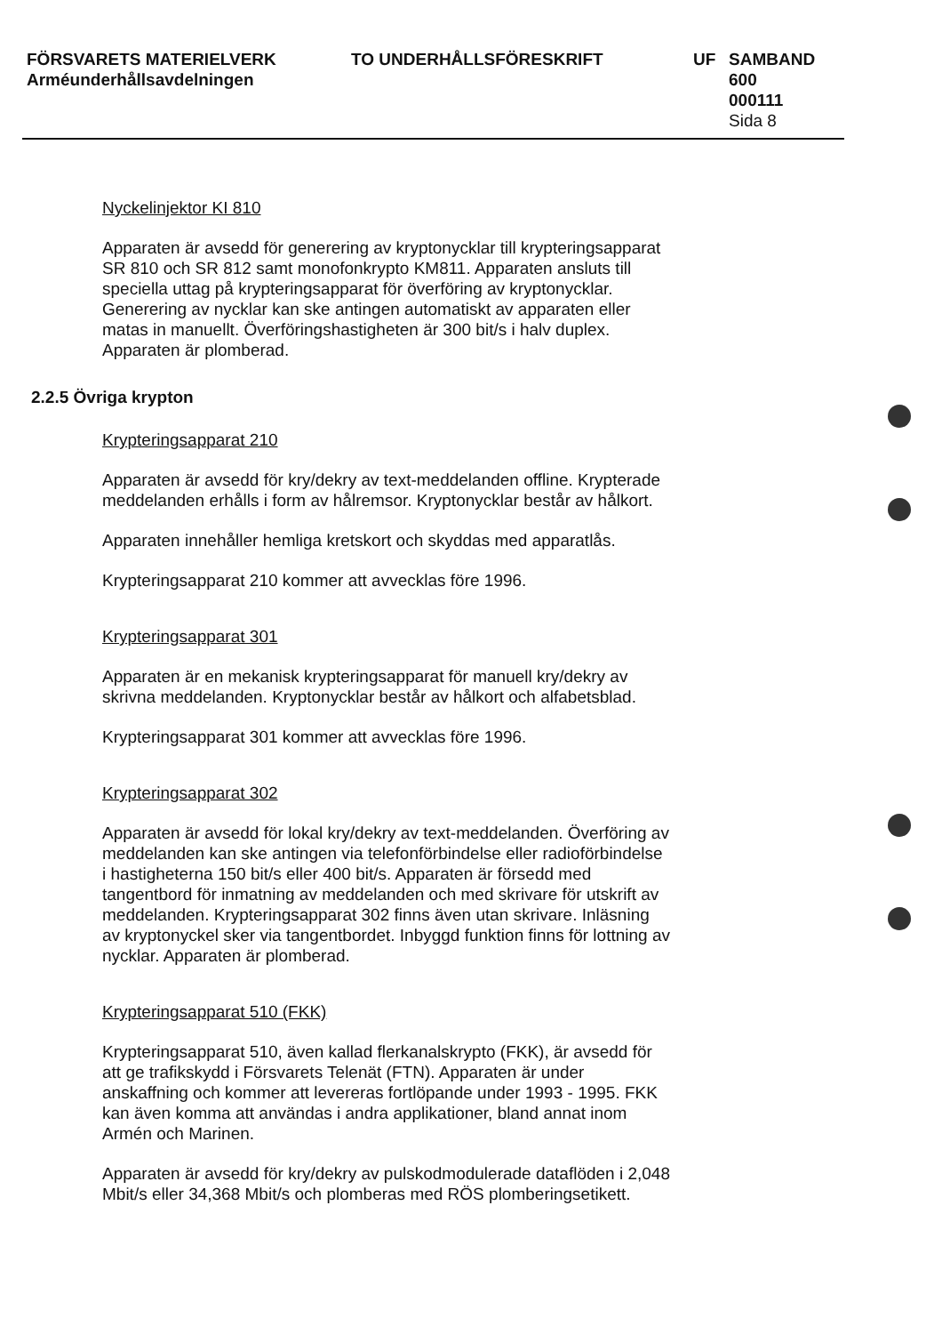FÖRSVARETS MATERIELVERK
Arméunderhållsavdelningen
TO UNDERHÅLLSFÖRESKRIFT UF SAMBAND
600
000111
Sida 8
Nyckelinjektor KI 810
Apparaten är avsedd för generering av kryptonycklar till krypteringsapparat SR 810 och SR 812 samt monofonkrypto KM811. Apparaten ansluts till speciella uttag på krypteringsapparat för överföring av kryptonycklar. Generering av nycklar kan ske antingen automatiskt av apparaten eller matas in manuellt. Överföringshastigheten är 300 bit/s i halv duplex. Apparaten är plomberad.
2.2.5 Övriga krypton
Krypteringsapparat 210
Apparaten är avsedd för kry/dekry av text-meddelanden offline. Krypterade meddelanden erhålls i form av hålremsor. Kryptonycklar består av hålkort.
Apparaten innehåller hemliga kretskort och skyddas med apparatlås.
Krypteringsapparat 210 kommer att avvecklas före 1996.
Krypteringsapparat 301
Apparaten är en mekanisk krypteringsapparat för manuell kry/dekry av skrivna meddelanden. Kryptonycklar består av hålkort och alfabetsblad.
Krypteringsapparat 301 kommer att avvecklas före 1996.
Krypteringsapparat 302
Apparaten är avsedd för lokal kry/dekry av text-meddelanden. Överföring av meddelanden kan ske antingen via telefonförbindelse eller radioförbindelse i hastigheterna 150 bit/s eller 400 bit/s. Apparaten är försedd med tangentbord för inmatning av meddelanden och med skrivare för utskrift av meddelanden. Krypteringsapparat 302 finns även utan skrivare. Inläsning av kryptonyckel sker via tangentbordet. Inbyggd funktion finns för lottning av nycklar. Apparaten är plomberad.
Krypteringsapparat 510 (FKK)
Krypteringsapparat 510, även kallad flerkanalskrypto (FKK), är avsedd för att ge trafikskydd i Försvarets Telenät (FTN). Apparaten är under anskaffning och kommer att levereras fortlöpande under 1993 - 1995. FKK kan även komma att användas i andra applikationer, bland annat inom Armén och Marinen.
Apparaten är avsedd för kry/dekry av pulskodmodulerade dataflöden i 2,048 Mbit/s eller 34,368 Mbit/s och plomberas med RÖS plomberingsetikett.